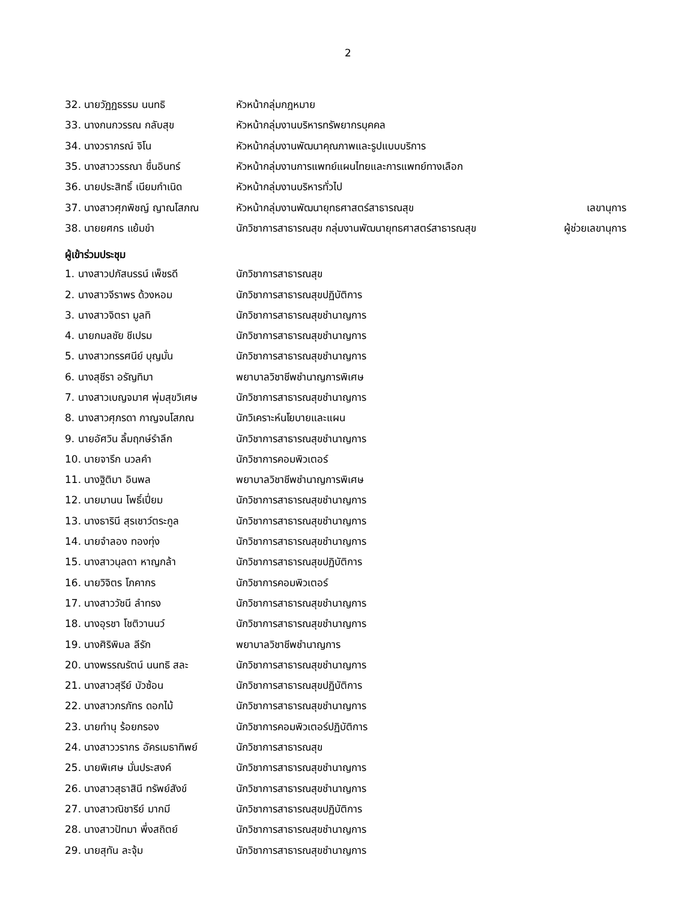2
32. นายวัฏฏธรรม นนทธิ หัวหน้ากลุ่มกฎหมาย
33. นางกนกวรรณ กลับสุข หัวหน้ากลุ่มงานบริหารทรัพยากรบุคคล
34. นางวราภรณ์ จิโน หัวหน้ากลุ่มงานพัฒนาคุณภาพและรูปแบบบริการ
35. นางสาววรรณา ชื่นอินทร์ หัวหน้ากลุ่มงานการแพทย์แผนไทยและการแพทย์ทางเลือก
36. นายประสิทธิ์ เนียมกำเนิด หัวหน้ากลุ่มงานบริหารทั่วไป
37. นางสาวศุภพิชญ์ ญาณโสภณ หัวหน้ากลุ่มงานพัฒนายุทธศาสตร์สาธารณสุข เลขานุการ
38. นายยศกร แย้มขำ นักวิชาการสาธารณสุข กลุ่มงานพัฒนายุทธศาสตร์สาธารณสุข ผู้ช่วยเลขานุการ
ผู้เข้าร่วมประชุม
1. นางสาวปภัสนรรน์ เพ็ชรดี นักวิชาการสาธารณสุข
2. นางสาวจีราพร ด้วงหอม นักวิชาการสาธารณสุขปฏิบัติการ
3. นางสาวจิตรา มูลทิ นักวิชาการสาธารณสุขชำนาญการ
4. นายกมลชัย ชีเปรม นักวิชาการสาธารณสุขชำนาญการ
5. นางสาวทรรศนีย์ บุญมั่น นักวิชาการสาธารณสุขชำนาญการ
6. นางสุชีรา อรัญทิมา พยาบาลวิชาชีพชำนาญการพิเศษ
7. นางสาวเบญจมาศ พุ่มสุขวิเศษ นักวิชาการสาธารณสุขชำนาญการ
8. นางสาวศุภรดา กาญจนโสภณ นักวิเคราะห์นโยบายและแผน
9. นายอัศวิน ลิ้มฤกษ์รำลึก นักวิชาการสาธารณสุขชำนาญการ
10. นายจารึก นวลคำ นักวิชาการคอมพิวเตอร์
11. นางฐิติมา อินพล พยาบาลวิชาชีพชำนาญการพิเศษ
12. นายมานน โพธิ์เปี่ยม นักวิชาการสาธารณสุขชำนาญการ
13. นางธารินี สุรเชาว์ตระกูล นักวิชาการสาธารณสุขชำนาญการ
14. นายจำลอง ทองทุ่ง นักวิชาการสาธารณสุขชำนาญการ
15. นางสาวนุลดา หาญกล้า นักวิชาการสาธารณสุขปฏิบัติการ
16. นายวิจิตร โภคากร นักวิชาการคอมพิวเตอร์
17. นางสาววัชนี ลำทรง นักวิชาการสาธารณสุขชำนาญการ
18. นางอุรชา โชติวานนว์ นักวิชาการสาธารณสุขชำนาญการ
19. นางศิริพิมล ลีรัก พยาบาลวิชาชีพชำนาญการ
20. นางพรรณรัตน์ นนทธิ สละ นักวิชาการสาธารณสุขชำนาญการ
21. นางสาวสุรีย์ บัวซ้อน นักวิชาการสาธารณสุขปฏิบัติการ
22. นางสาวภรภัทร ดอกไม้ นักวิชาการสาธารณสุขชำนาญการ
23. นายทำนุ ร้อยกรอง นักวิชาการคอมพิวเตอร์ปฏิบัติการ
24. นางสาววรากร อัครเมธาทิพย์ นักวิชาการสาธารณสุข
25. นายพิเศษ มั่นประสงค์ นักวิชาการสาธารณสุขชำนาญการ
26. นางสาวสุธาสินี ทรัพย์สังข์ นักวิชาการสาธารณสุขชำนาญการ
27. นางสาวณิชารีย์ มากมี นักวิชาการสาธารณสุขปฏิบัติการ
28. นางสาวปัทมา พึ่งสถิตย์ นักวิชาการสาธารณสุขชำนาญการ
29. นายสุทัน ละจุ้ม นักวิชาการสาธารณสุขชำนาญการ